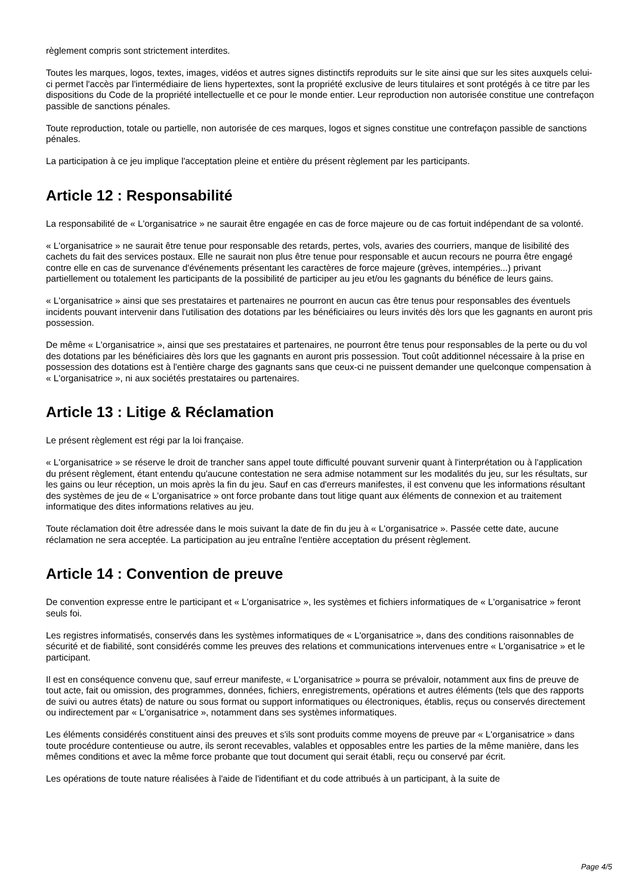règlement compris sont strictement interdites.
Toutes les marques, logos, textes, images, vidéos et autres signes distinctifs reproduits sur le site ainsi que sur les sites auxquels celui-ci permet l'accès par l'intermédiaire de liens hypertextes, sont la propriété exclusive de leurs titulaires et sont protégés à ce titre par les dispositions du Code de la propriété intellectuelle et ce pour le monde entier. Leur reproduction non autorisée constitue une contrefaçon passible de sanctions pénales.
Toute reproduction, totale ou partielle, non autorisée de ces marques, logos et signes constitue une contrefaçon passible de sanctions pénales.
La participation à ce jeu implique l'acceptation pleine et entière du présent règlement par les participants.
Article 12 : Responsabilité
La responsabilité de « L'organisatrice » ne saurait être engagée en cas de force majeure ou de cas fortuit indépendant de sa volonté.
« L'organisatrice » ne saurait être tenue pour responsable des retards, pertes, vols, avaries des courriers, manque de lisibilité des cachets du fait des services postaux. Elle ne saurait non plus être tenue pour responsable et aucun recours ne pourra être engagé contre elle en cas de survenance d'événements présentant les caractères de force majeure (grèves, intempéries...) privant partiellement ou totalement les participants de la possibilité de participer au jeu et/ou les gagnants du bénéfice de leurs gains.
« L'organisatrice » ainsi que ses prestataires et partenaires ne pourront en aucun cas être tenus pour responsables des éventuels incidents pouvant intervenir dans l'utilisation des dotations par les bénéficiaires ou leurs invités dès lors que les gagnants en auront pris possession.
De même « L'organisatrice », ainsi que ses prestataires et partenaires, ne pourront être tenus pour responsables de la perte ou du vol des dotations par les bénéficiaires dès lors que les gagnants en auront pris possession. Tout coût additionnel nécessaire à la prise en possession des dotations est à l'entière charge des gagnants sans que ceux-ci ne puissent demander une quelconque compensation à « L'organisatrice », ni aux sociétés prestataires ou partenaires.
Article 13 : Litige & Réclamation
Le présent règlement est régi par la loi française.
« L'organisatrice » se réserve le droit de trancher sans appel toute difficulté pouvant survenir quant à l'interprétation ou à l'application du présent règlement, étant entendu qu'aucune contestation ne sera admise notamment sur les modalités du jeu, sur les résultats, sur les gains ou leur réception, un mois après la fin du jeu. Sauf en cas d'erreurs manifestes, il est convenu que les informations résultant des systèmes de jeu de « L'organisatrice » ont force probante dans tout litige quant aux éléments de connexion et au traitement informatique des dites informations relatives au jeu.
Toute réclamation doit être adressée dans le mois suivant la date de fin du jeu à « L'organisatrice ». Passée cette date, aucune réclamation ne sera acceptée. La participation au jeu entraîne l'entière acceptation du présent règlement.
Article 14 : Convention de preuve
De convention expresse entre le participant et « L'organisatrice », les systèmes et fichiers informatiques de « L'organisatrice » feront seuls foi.
Les registres informatisés, conservés dans les systèmes informatiques de « L'organisatrice », dans des conditions raisonnables de sécurité et de fiabilité, sont considérés comme les preuves des relations et communications intervenues entre « L'organisatrice » et le participant.
Il est en conséquence convenu que, sauf erreur manifeste, « L'organisatrice » pourra se prévaloir, notamment aux fins de preuve de tout acte, fait ou omission, des programmes, données, fichiers, enregistrements, opérations et autres éléments (tels que des rapports de suivi ou autres états) de nature ou sous format ou support informatiques ou électroniques, établis, reçus ou conservés directement ou indirectement par « L'organisatrice », notamment dans ses systèmes informatiques.
Les éléments considérés constituent ainsi des preuves et s'ils sont produits comme moyens de preuve par « L'organisatrice » dans toute procédure contentieuse ou autre, ils seront recevables, valables et opposables entre les parties de la même manière, dans les mêmes conditions et avec la même force probante que tout document qui serait établi, reçu ou conservé par écrit.
Les opérations de toute nature réalisées à l'aide de l'identifiant et du code attribués à un participant, à la suite de
Page 4/5